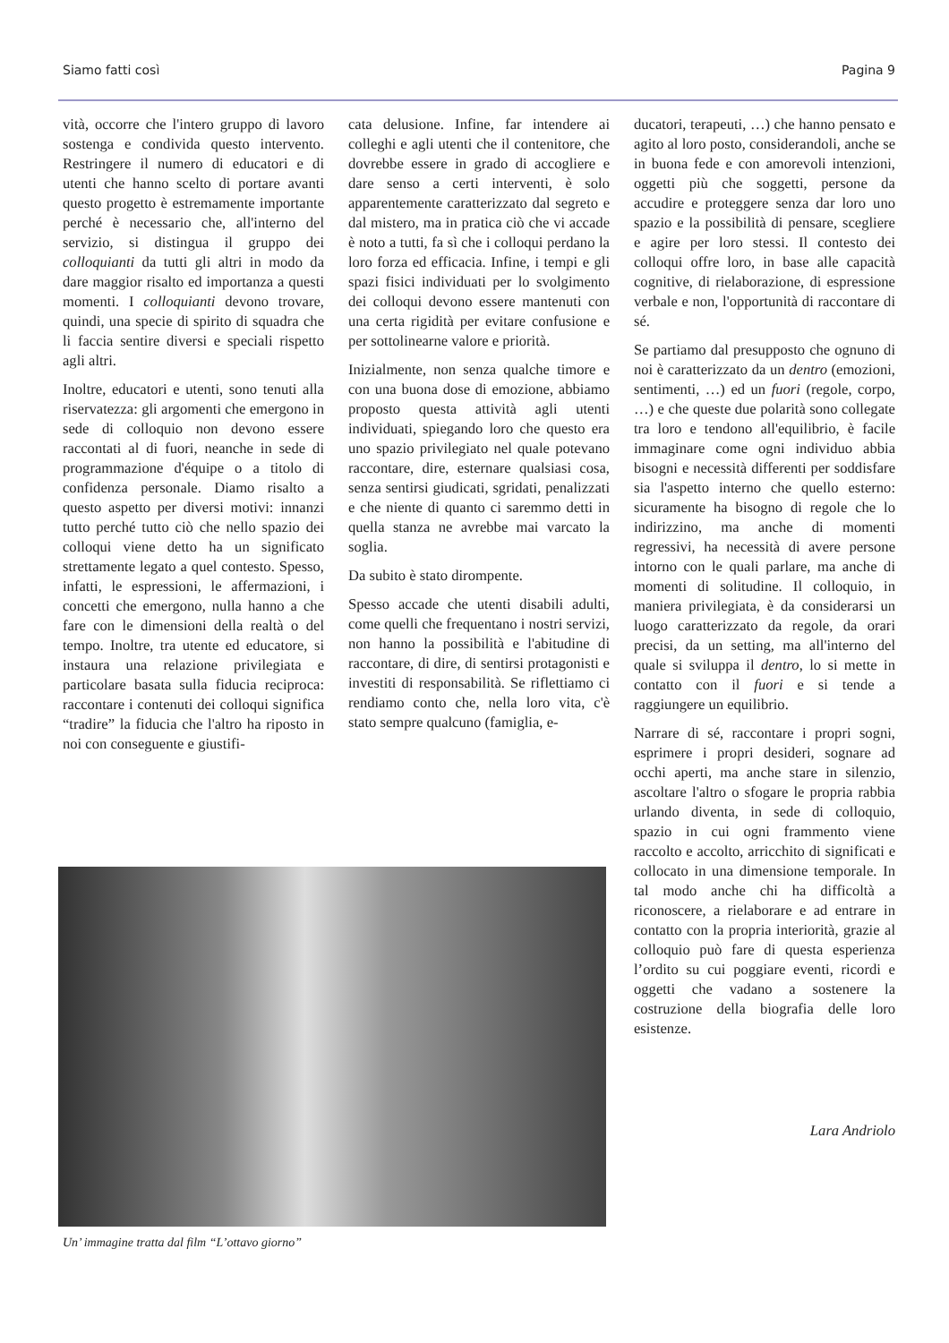Siamo fatti così Pagina 9
vità, occorre che l'intero gruppo di lavoro sostenga e condivida questo intervento. Restringere il numero di educatori e di utenti che hanno scelto di portare avanti questo progetto è estremamente importante perché è necessario che, all'interno del servizio, si distingua il gruppo dei colloquianti da tutti gli altri in modo da dare maggior risalto ed importanza a questi momenti. I colloquianti devono trovare, quindi, una specie di spirito di squadra che li faccia sentire diversi e speciali rispetto agli altri.
Inoltre, educatori e utenti, sono tenuti alla riservatezza: gli argomenti che emergono in sede di colloquio non devono essere raccontati al di fuori, neanche in sede di programmazione d'équipe o a titolo di confidenza personale. Diamo risalto a questo aspetto per diversi motivi: innanzi tutto perché tutto ciò che nello spazio dei colloqui viene detto ha un significato strettamente legato a quel contesto. Spesso, infatti, le espressioni, le affermazioni, i concetti che emergono, nulla hanno a che fare con le dimensioni della realtà o del tempo. Inoltre, tra utente ed educatore, si instaura una relazione privilegiata e particolare basata sulla fiducia reciproca: raccontare i contenuti dei colloqui significa “tradire” la fiducia che l'altro ha riposto in noi con conseguente e giustifi-
cata delusione. Infine, far intendere ai colleghi e agli utenti che il contenitore, che dovrebbe essere in grado di accogliere e dare senso a certi interventi, è solo apparentemente caratterizzato dal segreto e dal mistero, ma in pratica ciò che vi accade è noto a tutti, fa sì che i colloqui perdano la loro forza ed efficacia. Infine, i tempi e gli spazi fisici individuati per lo svolgimento dei colloqui devono essere mantenuti con una certa rigidità per evitare confusione e per sottolinearne valore e priorità.
Inizialmente, non senza qualche timore e con una buona dose di emozione, abbiamo proposto questa attività agli utenti individuati, spiegando loro che questo era uno spazio privilegiato nel quale potevano raccontare, dire, esternare qualsiasi cosa, senza sentirsi giudicati, sgridati, penalizzati e che niente di quanto ci saremmo detti in quella stanza ne avrebbe mai varcato la soglia.
Da subito è stato dirompente.
Spesso accade che utenti disabili adulti, come quelli che frequentano i nostri servizi, non hanno la possibilità e l'abitudine di raccontare, di dire, di sentirsi protagonisti e investiti di responsabilità. Se riflettiamo ci rendiamo conto che, nella loro vita, c'è stato sempre qualcuno (famiglia, e-
ducatori, terapeuti, …) che hanno pensato e agito al loro posto, considerandoli, anche se in buona fede e con amorevoli intenzioni, oggetti più che soggetti, persone da accudire e proteggere senza dar loro uno spazio e la possibilità di pensare, scegliere e agire per loro stessi. Il contesto dei colloqui offre loro, in base alle capacità cognitive, di rielaborazione, di espressione verbale e non, l'opportunità di raccontare di sé.
Se partiamo dal presupposto che ognuno di noi è caratterizzato da un dentro (emozioni, sentimenti, …) ed un fuori (regole, corpo, …) e che queste due polarità sono collegate tra loro e tendono all'equilibrio, è facile immaginare come ogni individuo abbia bisogni e necessità differenti per soddisfare sia l'aspetto interno che quello esterno: sicuramente ha bisogno di regole che lo indirizzino, ma anche di momenti regressivi, ha necessità di avere persone intorno con le quali parlare, ma anche di momenti di solitudine. Il colloquio, in maniera privilegiata, è da considerarsi un luogo caratterizzato da regole, da orari precisi, da un setting, ma all'interno del quale si sviluppa il dentro, lo si mette in contatto con il fuori e si tende a raggiungere un equilibrio.
Narrare di sé, raccontare i propri sogni, esprimere i propri desideri, sognare ad occhi aperti, ma anche stare in silenzio, ascoltare l'altro o sfogare le propria rabbia urlando diventa, in sede di colloquio, spazio in cui ogni frammento viene raccolto e accolto, arricchito di significati e collocato in una dimensione temporale. In tal modo anche chi ha difficoltà a riconoscere, a rielaborare e ad entrare in contatto con la propria interiorità, grazie al colloquio può fare di questa esperienza l’ordito su cui poggiare eventi, ricordi e oggetti che vadano a sostenere la costruzione della biografia delle loro esistenze.
Lara Andriolo
Un’ immagine tratta dal film “L’ottavo giorno”